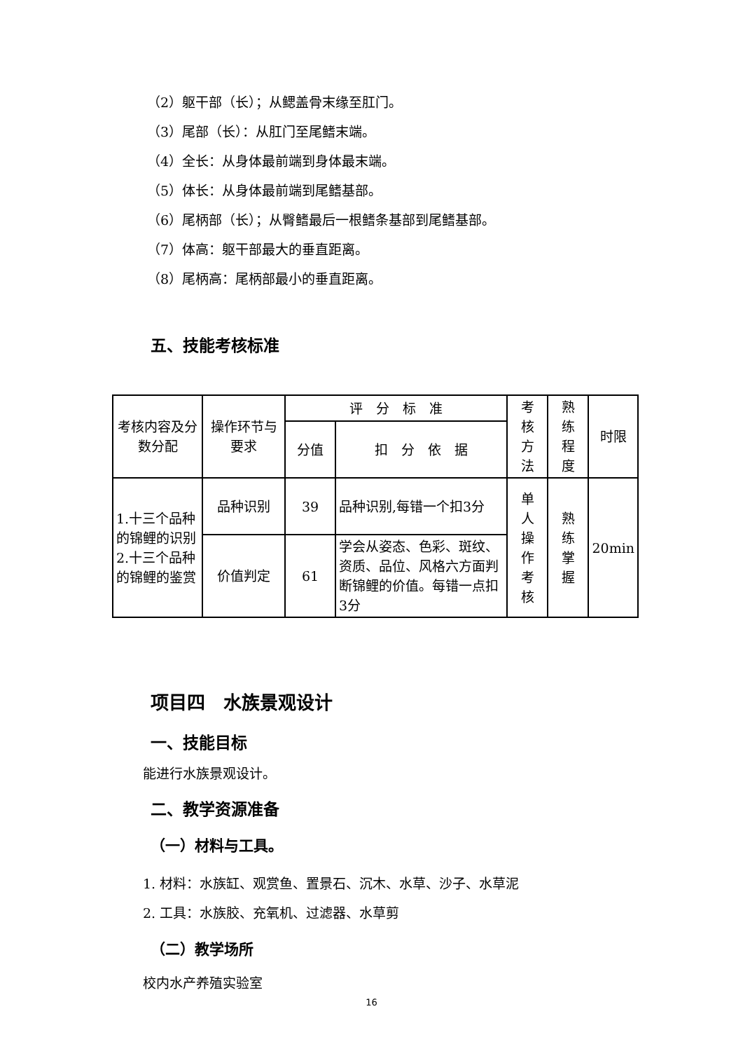（2）躯干部（长）；从鳃盖骨末缘至肛门。
（3）尾部（长）：从肛门至尾鳍末端。
（4）全长：从身体最前端到身体最末端。
（5）体长：从身体最前端到尾鳍基部。
（6）尾柄部（长）；从臀鳍最后一根鳍条基部到尾鳍基部。
（7）体高：躯干部最大的垂直距离。
（8）尾柄高：尾柄部最小的垂直距离。
五、技能考核标准
| 考核内容及分数分配 | 操作环节与要求 | 评 分 标 准 | | 考 核 方 法 | 熟 练 程 度 | 时限 |
| | | 分值 | 扣 分 依 据 | | | |
| 1.十三个品种的锦鲤的识别 2.十三个品种的锦鲤的鉴赏 | 品种识别 | 39 | 品种识别,每错一个扣3分 | 单 人 操 作 考 核 | 熟 练 掌 握 | 20min |
| | 价值判定 | 61 | 学会从姿态、色彩、斑纹、资质、品位、风格六方面判断锦鲤的价值。每错一点扣3分 | | | |
项目四　水族景观设计
一、技能目标
能进行水族景观设计。
二、教学资源准备
（一）材料与工具。
1. 材料：水族缸、观赏鱼、置景石、沉木、水草、沙子、水草泥
2. 工具：水族胶、充氧机、过滤器、水草剪
（二）教学场所
校内水产养殖实验室
16